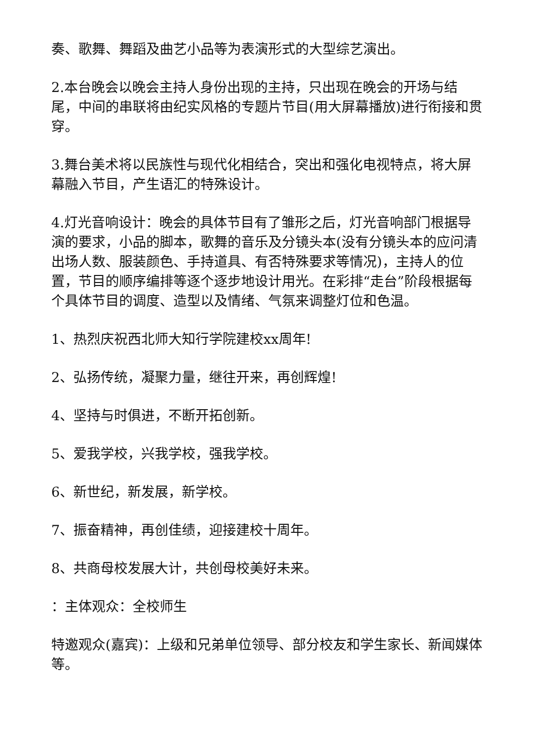奏、歌舞、舞蹈及曲艺小品等为表演形式的大型综艺演出。
2.本台晚会以晚会主持人身份出现的主持，只出现在晚会的开场与结尾，中间的串联将由纪实风格的专题片节目(用大屏幕播放)进行衔接和贯穿。
3.舞台美术将以民族性与现代化相结合，突出和强化电视特点，将大屏幕融入节目，产生语汇的特殊设计。
4.灯光音响设计：晚会的具体节目有了雏形之后，灯光音响部门根据导演的要求，小品的脚本，歌舞的音乐及分镜头本(没有分镜头本的应问清出场人数、服装颜色、手持道具、有否特殊要求等情况)，主持人的位置，节目的顺序编排等逐个逐步地设计用光。在彩排“走台”阶段根据每个具体节目的调度、造型以及情绪、气氛来调整灯位和色温。
1、热烈庆祝西北师大知行学院建校xx周年!
2、弘扬传统，凝聚力量，继往开来，再创辉煌!
4、坚持与时俱进，不断开拓创新。
5、爱我学校，兴我学校，强我学校。
6、新世纪，新发展，新学校。
7、振奋精神，再创佳绩，迎接建校十周年。
8、共商母校发展大计，共创母校美好未来。
：主体观众：全校师生
特邀观众(嘉宾)：上级和兄弟单位领导、部分校友和学生家长、新闻媒体等。